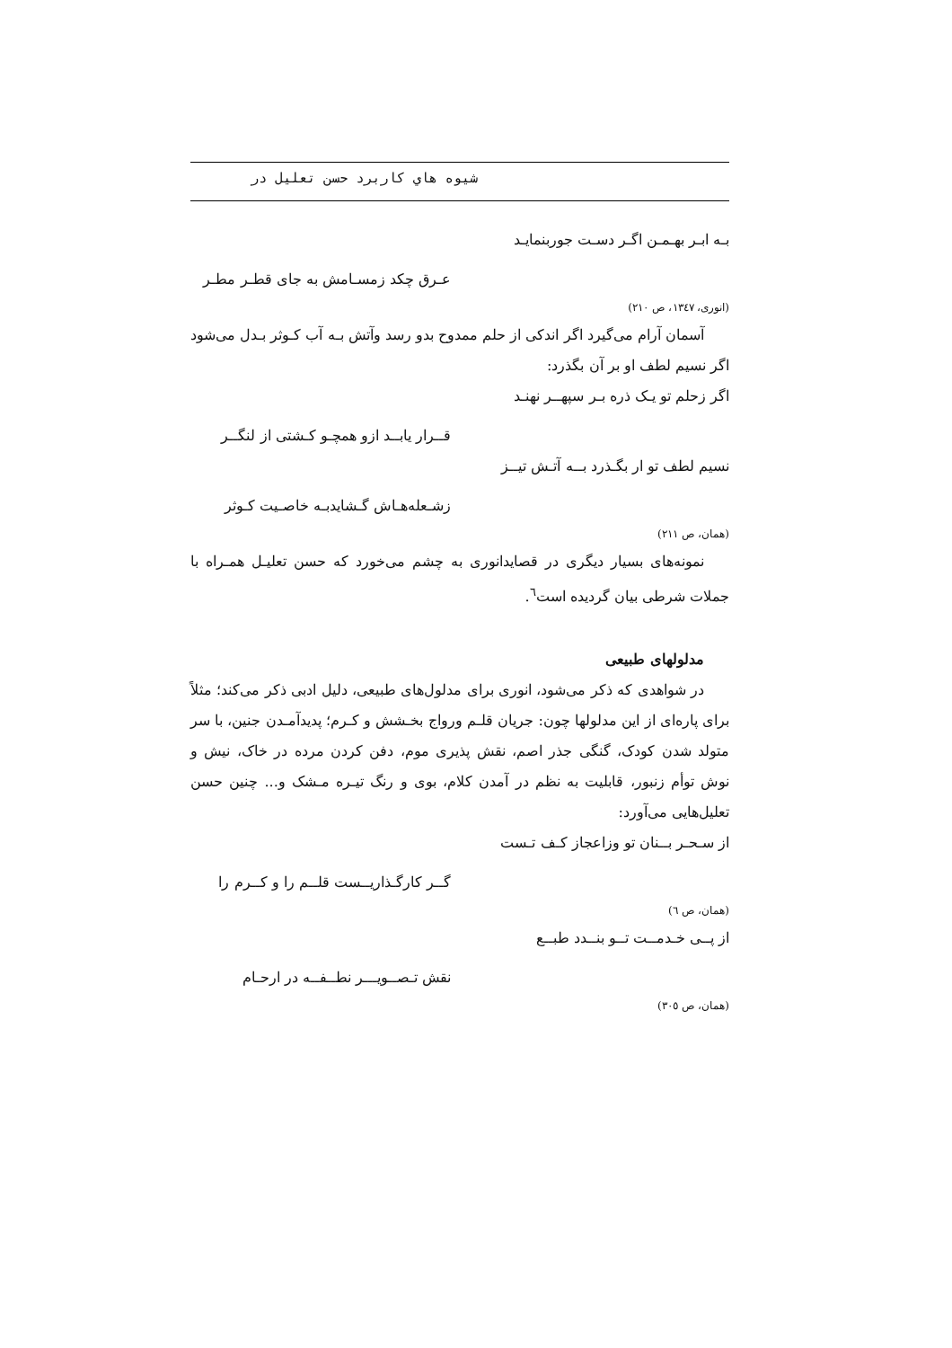شيوه هاي كاربرد حسن تعليل در
بـه ابـر بهـمـن اگـر دسـت جوربنمايـد
عـرق چكد زمسـامش به جاى قطـر مطـر
(انورى، ١٣٤٧، ص ٢١٠)
آسمان آرام مى‌گيرد اگر اندكى از حلم ممدوح بدو رسد وآتش بـه آب كـوثر بـدل مى‌شود اگر نسيم لطف او بر آن بگذرد:
اگر زحلم تو يـک ذره بـر سپهــر نهنـد
قــرار يابــد ازو همچـو كـشتى از لنگــر
نسيم لطف تو ار بگـذرد بــه آتـش تيــز
زشـعله‌هـاش گـشايدبـه خاصـيت كـوثر
(همان، ص ٢١١)
نمونه‌هاى بسيار ديگرى در قصايدانورى به چشم مى‌خورد كه حسن تعليـل همـراه با جملات شرطى بيان گرديده است<sup>٦</sup>.
مدلولهای طبيعی
در شواهدى كه ذكر مى‌شود، انورى براى مدلول‌هاى طبيعى، دليل ادبى ذكر مى‌كند؛ مثلاً براى پاره‌اى از اين مدلولها چون: جريان قلـم ورواج بخـشش و كـرم؛ پديدآمـدن جنين، با سر متولد شدن كودک، گنگى جذر اصم، نقش پذيرى موم، دفن كردن مرده در خاک، نيش و نوش توأم زنبور، قابليت به نظم در آمدن كلام، بوى و رنگ تيـره مـشک و... چنين حسن تعليل‌هايى مى‌آورد:
از سـحـر بــنان تو وزاعجاز كـف تـست
گــر كارگـذاريــست قلــم را و كــرم را
(همان، ص ٦)
از پــى خـدمــت تــو بنــدد طبــع
نقش تـصــويـــر نطــفــه در ارحـام
(همان، ص ٣٠٥)